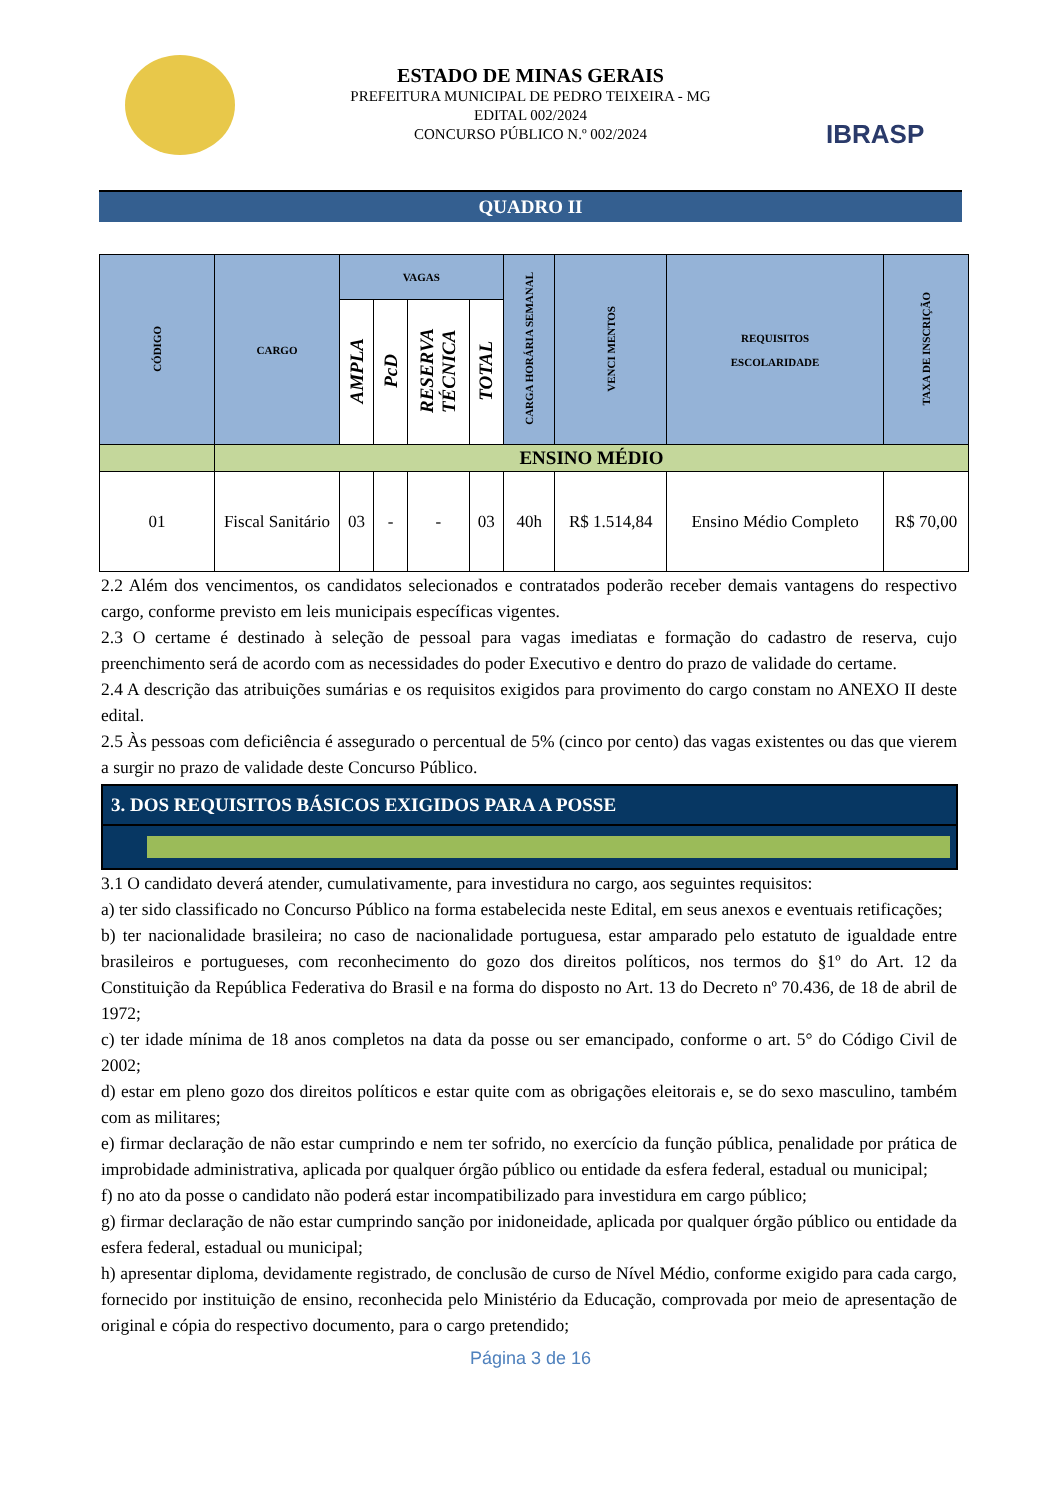ESTADO DE MINAS GERAIS
PREFEITURA MUNICIPAL DE PEDRO TEIXEIRA - MG
EDITAL 002/2024
CONCURSO PÚBLICO N.º 002/2024
IBRASP
QUADRO II
| CÓDIGO | CARGO | VAGAS | | | | CARGA HORÁRIA SEMANAL | VENCI MENTOS | REQUISITOS ESCOLARIDADE | TAXA DE INSCRIÇÃO |
| --- | --- | --- | --- | --- | --- | --- | --- | --- | --- |
| | | AMPLA | PcD | RESERVA TÉCNICA | TOTAL | | | | |
| | ENSINO MÉDIO | | | | | | | | |
| 01 | Fiscal Sanitário | 03 | - | - | 03 | 40h | R$ 1.514,84 | Ensino Médio Completo | R$ 70,00 |
2.2 Além dos vencimentos, os candidatos selecionados e contratados poderão receber demais vantagens do respectivo cargo, conforme previsto em leis municipais específicas vigentes.
2.3 O certame é destinado à seleção de pessoal para vagas imediatas e formação do cadastro de reserva, cujo preenchimento será de acordo com as necessidades do poder Executivo e dentro do prazo de validade do certame.
2.4 A descrição das atribuições sumárias e os requisitos exigidos para provimento do cargo constam no ANEXO II deste edital.
2.5 Às pessoas com deficiência é assegurado o percentual de 5% (cinco por cento) das vagas existentes ou das que vierem a surgir no prazo de validade deste Concurso Público.
3. DOS REQUISITOS BÁSICOS EXIGIDOS PARA A POSSE
3.1 O candidato deverá atender, cumulativamente, para investidura no cargo, aos seguintes requisitos:
a) ter sido classificado no Concurso Público na forma estabelecida neste Edital, em seus anexos e eventuais retificações;
b) ter nacionalidade brasileira; no caso de nacionalidade portuguesa, estar amparado pelo estatuto de igualdade entre brasileiros e portugueses, com reconhecimento do gozo dos direitos políticos, nos termos do §1º do Art. 12 da Constituição da República Federativa do Brasil e na forma do disposto no Art. 13 do Decreto nº 70.436, de 18 de abril de 1972;
c) ter idade mínima de 18 anos completos na data da posse ou ser emancipado, conforme o art. 5° do Código Civil de 2002;
d) estar em pleno gozo dos direitos políticos e estar quite com as obrigações eleitorais e, se do sexo masculino, também com as militares;
e) firmar declaração de não estar cumprindo e nem ter sofrido, no exercício da função pública, penalidade por prática de improbidade administrativa, aplicada por qualquer órgão público ou entidade da esfera federal, estadual ou municipal;
f) no ato da posse o candidato não poderá estar incompatibilizado para investidura em cargo público;
g) firmar declaração de não estar cumprindo sanção por inidoneidade, aplicada por qualquer órgão público ou entidade da esfera federal, estadual ou municipal;
h) apresentar diploma, devidamente registrado, de conclusão de curso de Nível Médio, conforme exigido para cada cargo, fornecido por instituição de ensino, reconhecida pelo Ministério da Educação, comprovada por meio de apresentação de original e cópia do respectivo documento, para o cargo pretendido;
Página 3 de 16